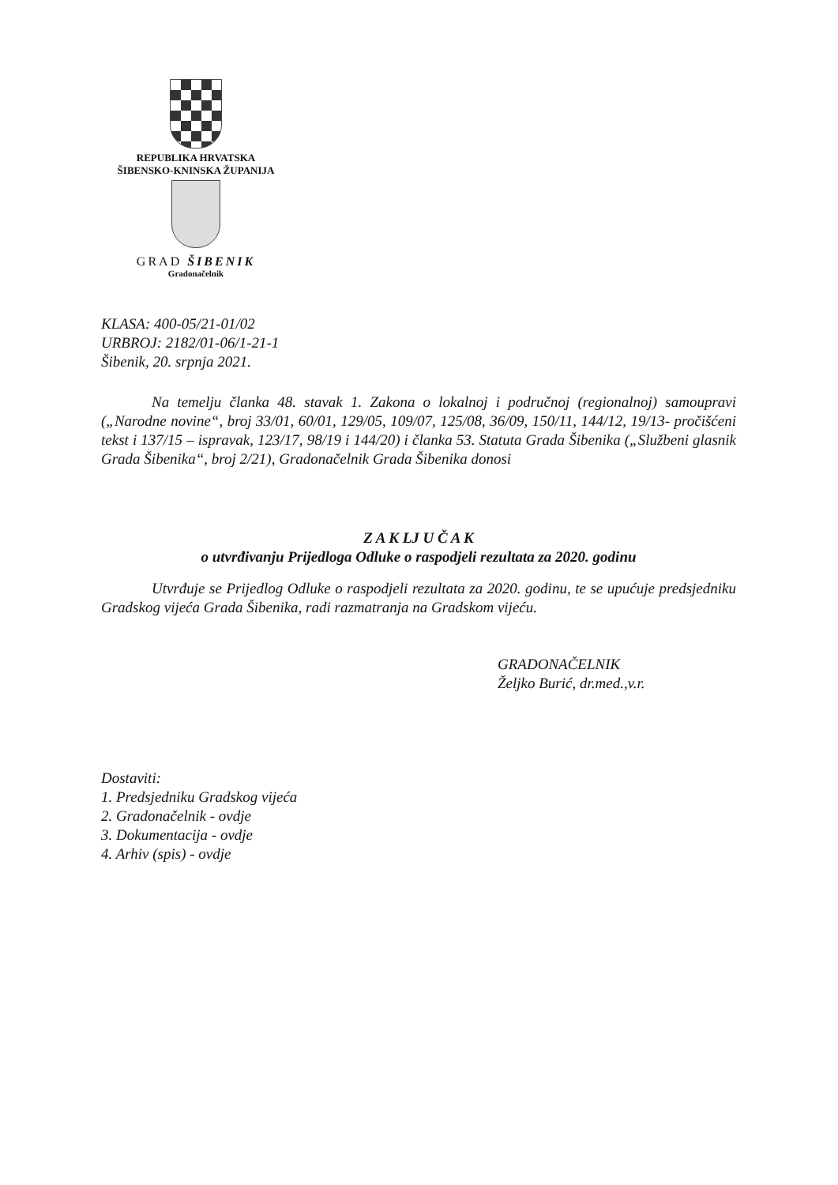REPUBLIKA HRVATSKA
ŠIBENSKO-KNINSKA ŽUPANIJA
GRAD ŠIBENIK
Gradonačelnik
KLASA: 400-05/21-01/02
URBROJ: 2182/01-06/1-21-1
Šibenik, 20. srpnja 2021.
Na temelju članka 48. stavak 1. Zakona o lokalnoj i područnoj (regionalnoj) samoupravi („Narodne novine“, broj 33/01, 60/01, 129/05, 109/07, 125/08, 36/09, 150/11, 144/12, 19/13- pročišćeni tekst i 137/15 – ispravak, 123/17, 98/19 i 144/20) i članka 53. Statuta Grada Šibenika („Službeni glasnik Grada Šibenika“, broj 2/21), Gradonačelnik Grada Šibenika donosi
Z A K LJ U Č A K
o utvrđivanju Prijedloga Odluke o raspodjeli rezultata za 2020. godinu
Utvrđuje se Prijedlog Odluke o raspodjeli rezultata za 2020. godinu, te se upućuje predsjedniku Gradskog vijeća Grada Šibenika, radi razmatranja na Gradskom vijeću.
GRADONAČELNIK
Željko Burić, dr.med.,v.r.
Dostaviti:
1. Predsjedniku Gradskog vijeća
2. Gradonačelnik - ovdje
3. Dokumentacija - ovdje
4. Arhiv (spis) - ovdje